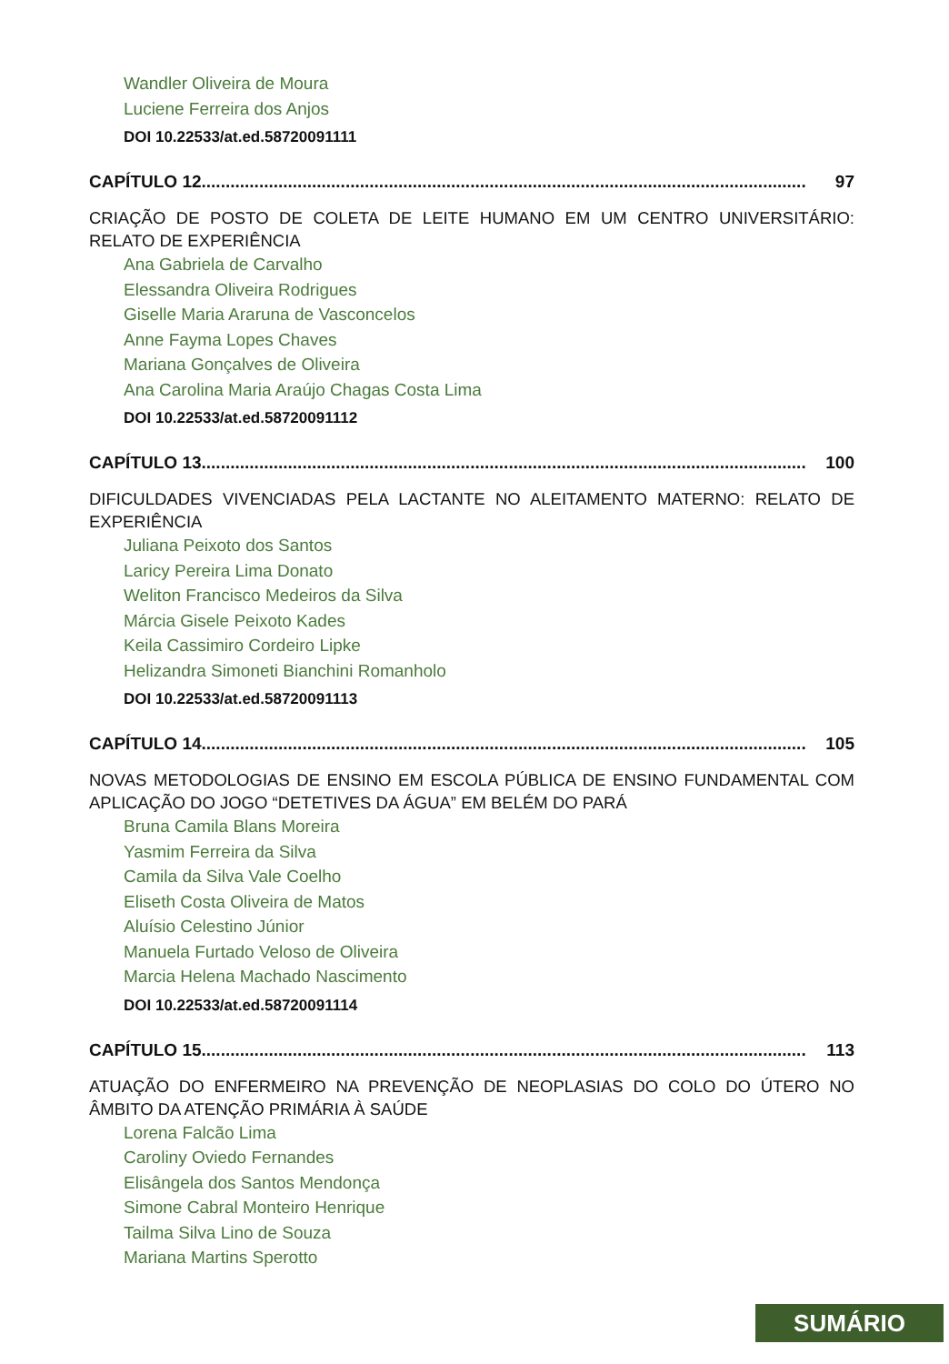Wandler Oliveira de Moura
Luciene Ferreira dos Anjos
DOI 10.22533/at.ed.58720091111
CAPÍTULO 12.............................................................................................................................. 97
CRIAÇÃO DE POSTO DE COLETA DE LEITE HUMANO EM UM CENTRO UNIVERSITÁRIO: RELATO DE EXPERIÊNCIA
Ana Gabriela de Carvalho
Elessandra Oliveira Rodrigues
Giselle Maria Araruna de Vasconcelos
Anne Fayma Lopes Chaves
Mariana Gonçalves de Oliveira
Ana Carolina Maria Araújo Chagas Costa Lima
DOI 10.22533/at.ed.58720091112
CAPÍTULO 13.............................................................................................................................. 100
DIFICULDADES VIVENCIADAS PELA LACTANTE NO ALEITAMENTO MATERNO: RELATO DE EXPERIÊNCIA
Juliana Peixoto dos Santos
Laricy Pereira Lima Donato
Weliton Francisco Medeiros da Silva
Márcia Gisele Peixoto Kades
Keila Cassimiro Cordeiro Lipke
Helizandra Simoneti Bianchini Romanholo
DOI 10.22533/at.ed.58720091113
CAPÍTULO 14.............................................................................................................................. 105
NOVAS METODOLOGIAS DE ENSINO EM ESCOLA PÚBLICA DE ENSINO FUNDAMENTAL COM APLICAÇÃO DO JOGO “DETETIVES DA ÁGUA” EM BELÉM DO PARÁ
Bruna Camila Blans Moreira
Yasmim Ferreira da Silva
Camila da Silva Vale Coelho
Eliseth Costa Oliveira de Matos
Aluísio Celestino Júnior
Manuela Furtado Veloso de Oliveira
Marcia Helena Machado Nascimento
DOI 10.22533/at.ed.58720091114
CAPÍTULO 15.............................................................................................................................. 113
ATUAÇÃO DO ENFERMEIRO NA PREVENÇÃO DE NEOPLASIAS DO COLO DO ÚTERO NO ÂMBITO DA ATENÇÃO PRIMÁRIA À SAÚDE
Lorena Falcão Lima
Caroliny Oviedo Fernandes
Elisângela dos Santos Mendonça
Simone Cabral Monteiro Henrique
Tailma Silva Lino de Souza
Mariana Martins Sperotto
SUMÁRIO